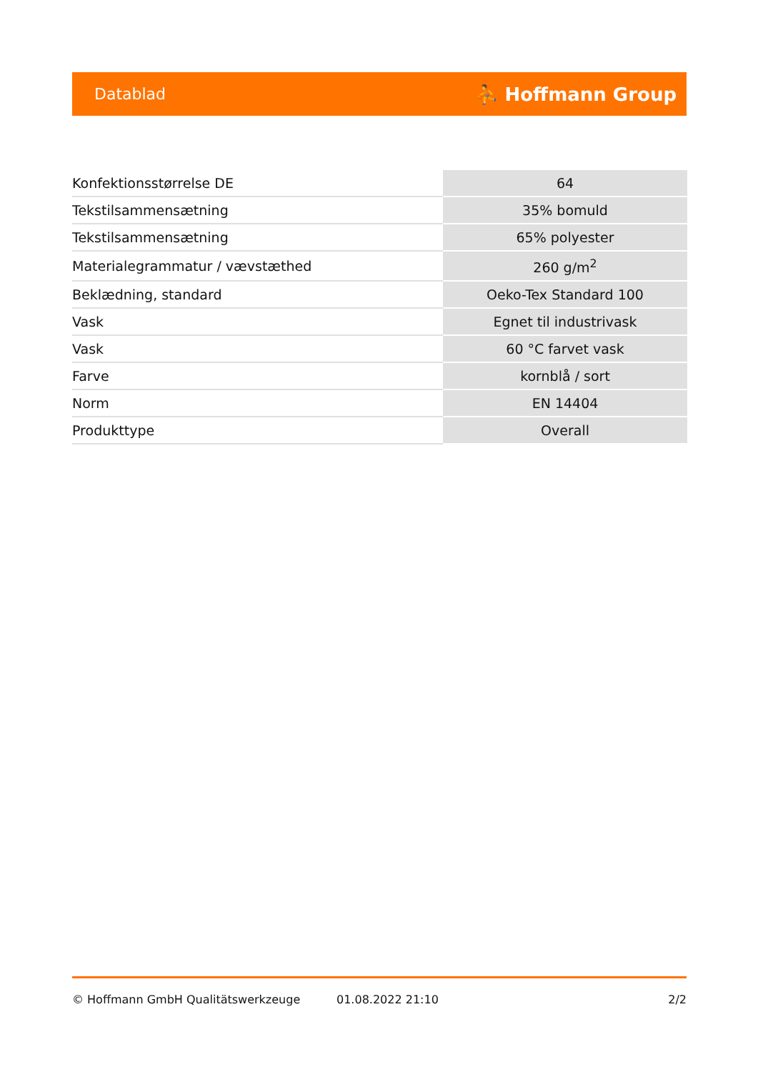Datablad ⛹ Hoffmann Group
| Konfektionsstørrelse DE | 64 |
| Tekstilsammensætning | 35% bomuld |
| Tekstilsammensætning | 65% polyester |
| Materialegrammatur / vævstæthed | 260 g/m<sup>2</sup> |
| Beklædning, standard | Oeko-Tex Standard 100 |
| Vask | Egnet til industrivask |
| Vask | 60 °C farvet vask |
| Farve | kornblå / sort |
| Norm | EN 14404 |
| Produkttype | Overall |
© Hoffmann GmbH Qualitätswerkzeuge 01.08.2022 21:10 2/2